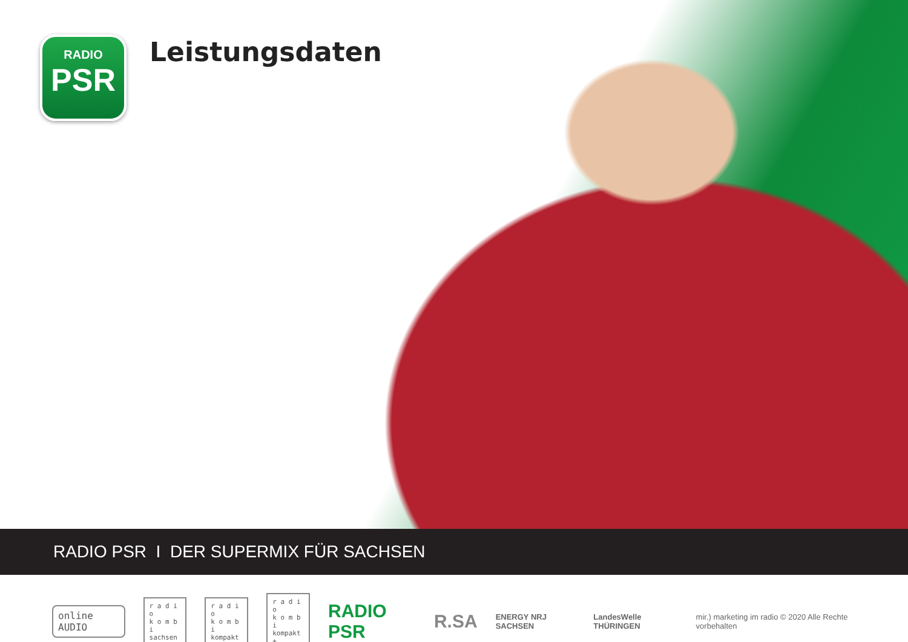RADIO
PSR
Leistungsdaten
RADIO PSR I DER SUPERMIX FÜR SACHSEN
online AUDIO
r a d i o
k o m b i
sachsen
r a d i o
k o m b i
kompakt
r a d i o
k o m b i
kompakt +
RADIO PSR R.SA
ENERGY NRJ SACHSEN LandesWelle THÜRINGEN
mir.) marketing im radio © 2020 Alle Rechte vorbehalten